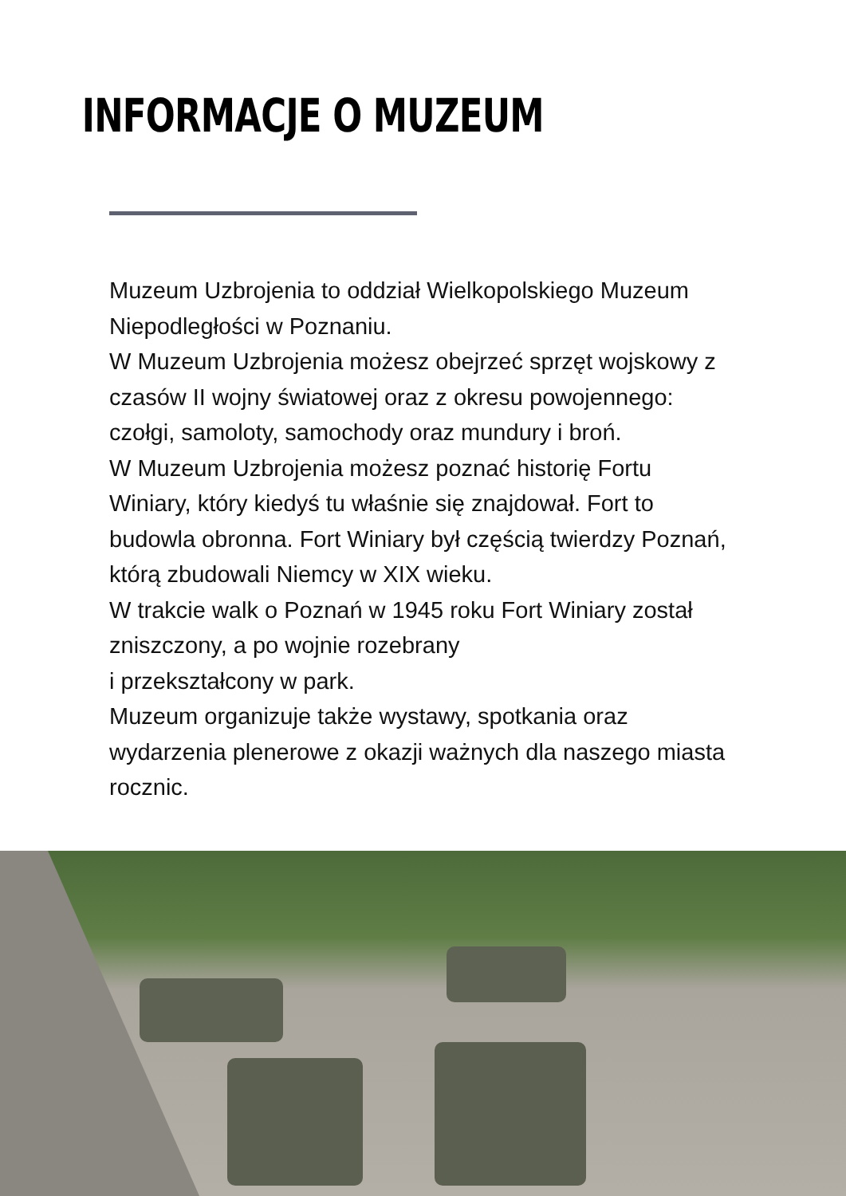INFORMACJE O MUZEUM
Muzeum Uzbrojenia to oddział Wielkopolskiego Muzeum Niepodległości w Poznaniu.
W Muzeum Uzbrojenia możesz obejrzeć sprzęt wojskowy z czasów II wojny światowej oraz z okresu powojennego: czołgi, samoloty, samochody oraz mundury i broń.
W Muzeum Uzbrojenia możesz poznać historię Fortu Winiary, który kiedyś tu właśnie się znajdował. Fort to budowla obronna. Fort Winiary był częścią twierdzy Poznań, którą zbudowali Niemcy w XIX wieku.
W trakcie walk o Poznań w 1945 roku Fort Winiary został zniszczony, a po wojnie rozebrany
i przekształcony w park.
Muzeum organizuje także wystawy, spotkania oraz wydarzenia plenerowe z okazji ważnych dla naszego miasta rocznic.